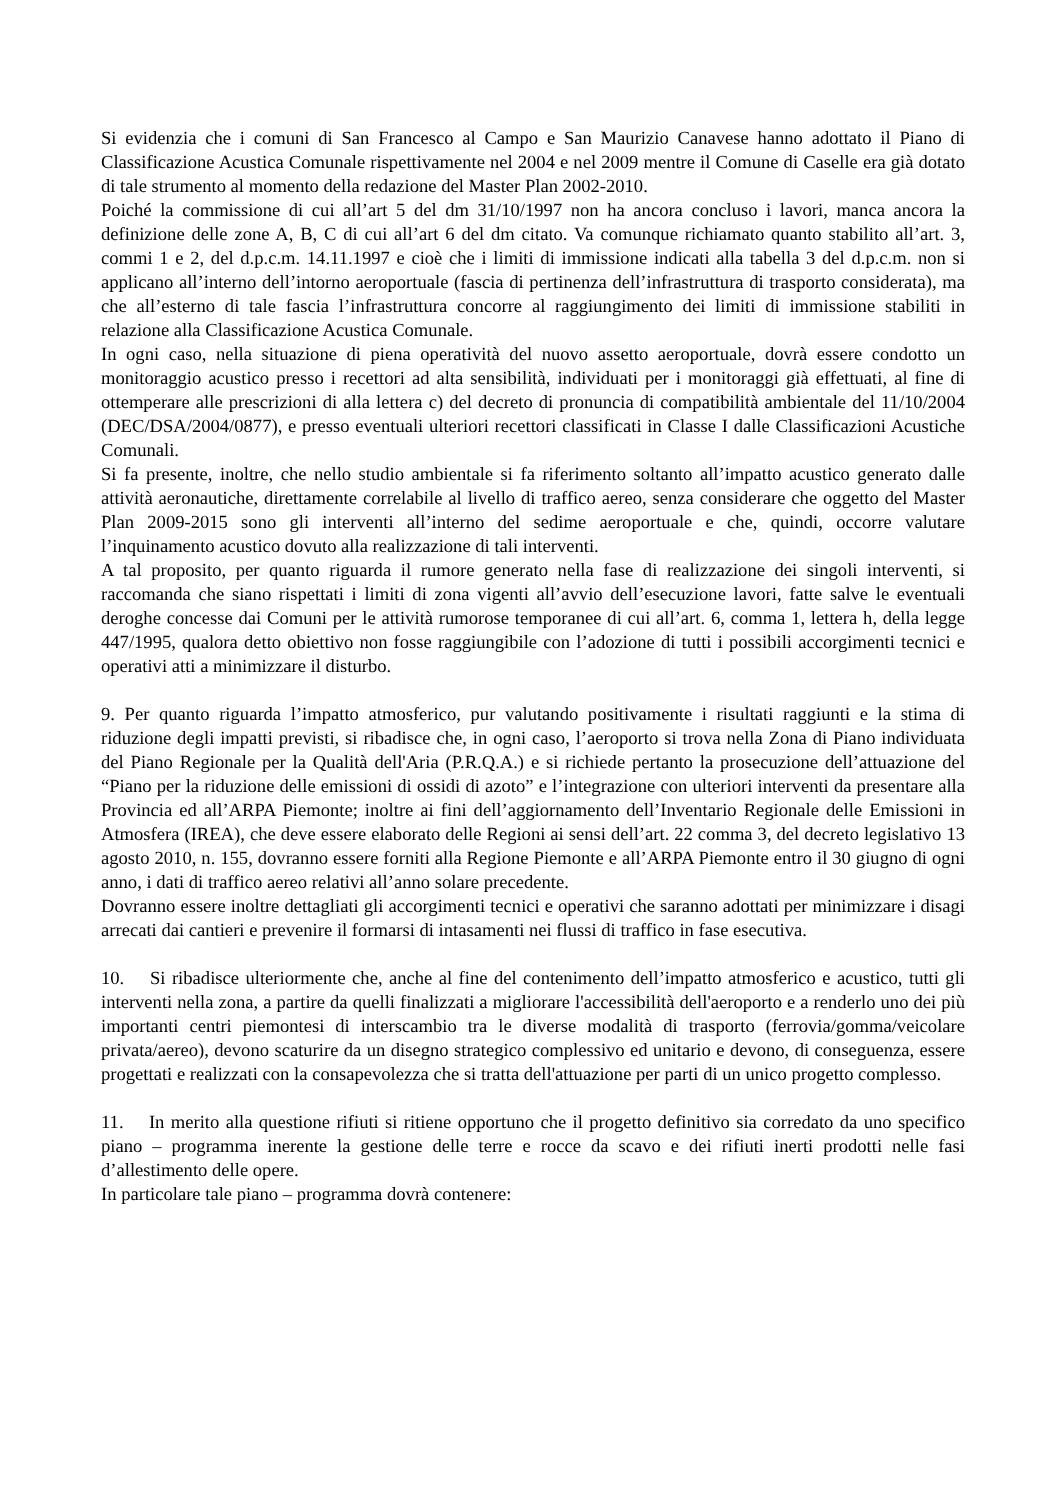Si evidenzia che i comuni di San Francesco al Campo e San Maurizio Canavese hanno adottato il Piano di Classificazione Acustica Comunale rispettivamente nel 2004 e nel 2009 mentre il Comune di Caselle era già dotato di tale strumento al momento della redazione del Master Plan 2002-2010.
Poiché la commissione di cui all’art 5 del dm 31/10/1997 non ha ancora concluso i lavori, manca ancora la definizione delle zone A, B, C di cui all’art 6 del dm citato. Va comunque richiamato quanto stabilito all’art. 3, commi 1 e 2, del d.p.c.m. 14.11.1997 e cioè che i limiti di immissione indicati alla tabella 3 del d.p.c.m. non si applicano all’interno dell’intorno aeroportuale (fascia di pertinenza dell’infrastruttura di trasporto considerata), ma che all’esterno di tale fascia l’infrastruttura concorre al raggiungimento dei limiti di immissione stabiliti in relazione alla Classificazione Acustica Comunale.
In ogni caso, nella situazione di piena operatività del nuovo assetto aeroportuale, dovrà essere condotto un monitoraggio acustico presso i recettori ad alta sensibilità, individuati per i monitoraggi già effettuati, al fine di ottemperare alle prescrizioni di alla lettera c) del decreto di pronuncia di compatibilità ambientale del 11/10/2004 (DEC/DSA/2004/0877), e presso eventuali ulteriori recettori classificati in Classe I dalle Classificazioni Acustiche Comunali.
Si fa presente, inoltre, che nello studio ambientale si fa riferimento soltanto all’impatto acustico generato dalle attività aeronautiche, direttamente correlabile al livello di traffico aereo, senza considerare che oggetto del Master Plan 2009-2015 sono gli interventi all’interno del sedime aeroportuale e che, quindi, occorre valutare l’inquinamento acustico dovuto alla realizzazione di tali interventi.
A tal proposito, per quanto riguarda il rumore generato nella fase di realizzazione dei singoli interventi, si raccomanda che siano rispettati i limiti di zona vigenti all’avvio dell’esecuzione lavori, fatte salve le eventuali deroghe concesse dai Comuni per le attività rumorose temporanee di cui all’art. 6, comma 1, lettera h, della legge 447/1995, qualora detto obiettivo non fosse raggiungibile con l’adozione di tutti i possibili accorgimenti tecnici e operativi atti a minimizzare il disturbo.
9. Per quanto riguarda l’impatto atmosferico, pur valutando positivamente i risultati raggiunti e la stima di riduzione degli impatti previsti, si ribadisce che, in ogni caso, l’aeroporto si trova nella Zona di Piano individuata del Piano Regionale per la Qualità dell'Aria (P.R.Q.A.) e si richiede pertanto la prosecuzione dell’attuazione del “Piano per la riduzione delle emissioni di ossidi di azoto” e l’integrazione con ulteriori interventi da presentare alla Provincia ed all’ARPA Piemonte; inoltre ai fini dell’aggiornamento dell’Inventario Regionale delle Emissioni in Atmosfera (IREA), che deve essere elaborato delle Regioni ai sensi dell’art. 22 comma 3, del decreto legislativo 13 agosto 2010, n. 155, dovranno essere forniti alla Regione Piemonte e all’ARPA Piemonte entro il 30 giugno di ogni anno, i dati di traffico aereo relativi all’anno solare precedente.
Dovranno essere inoltre dettagliati gli accorgimenti tecnici e operativi che saranno adottati per minimizzare i disagi arrecati dai cantieri e prevenire il formarsi di intasamenti nei flussi di traffico in fase esecutiva.
10. Si ribadisce ulteriormente che, anche al fine del contenimento dell’impatto atmosferico e acustico, tutti gli interventi nella zona, a partire da quelli finalizzati a migliorare l'accessibilità dell'aeroporto e a renderlo uno dei più importanti centri piemontesi di interscambio tra le diverse modalità di trasporto (ferrovia/gomma/veicolare privata/aereo), devono scaturire da un disegno strategico complessivo ed unitario e devono, di conseguenza, essere progettati e realizzati con la consapevolezza che si tratta dell'attuazione per parti di un unico progetto complesso.
11. In merito alla questione rifiuti si ritiene opportuno che il progetto definitivo sia corredato da uno specifico piano – programma inerente la gestione delle terre e rocce da scavo e dei rifiuti inerti prodotti nelle fasi d’allestimento delle opere.
In particolare tale piano – programma dovrà contenere: